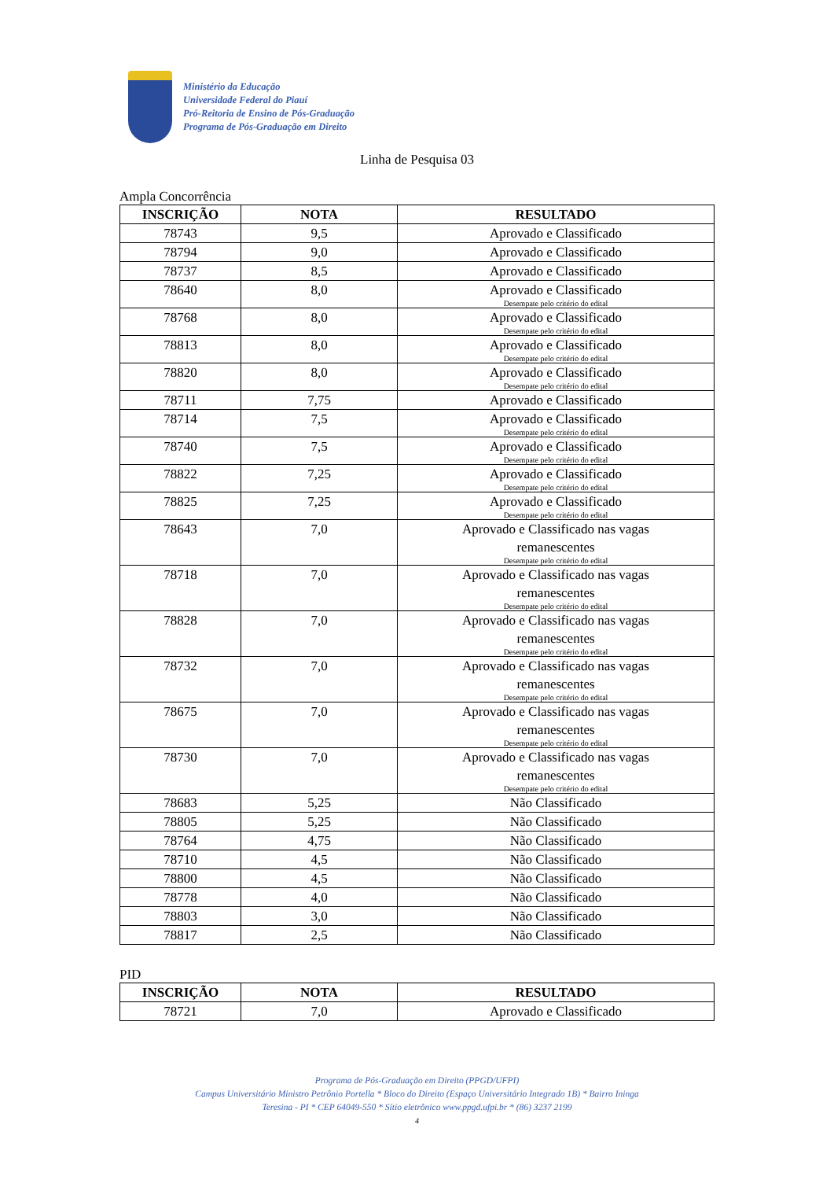Ministério da Educação
Universidade Federal do Piauí
Pró-Reitoria de Ensino de Pós-Graduação
Programa de Pós-Graduação em Direito
Linha de Pesquisa 03
Ampla Concorrência
| INSCRIÇÃO | NOTA | RESULTADO |
| --- | --- | --- |
| 78743 | 9,5 | Aprovado e Classificado |
| 78794 | 9,0 | Aprovado e Classificado |
| 78737 | 8,5 | Aprovado e Classificado |
| 78640 | 8,0 | Aprovado e Classificado Desempate pelo critério do edital |
| 78768 | 8,0 | Aprovado e Classificado Desempate pelo critério do edital |
| 78813 | 8,0 | Aprovado e Classificado Desempate pelo critério do edital |
| 78820 | 8,0 | Aprovado e Classificado Desempate pelo critério do edital |
| 78711 | 7,75 | Aprovado e Classificado |
| 78714 | 7,5 | Aprovado e Classificado Desempate pelo critério do edital |
| 78740 | 7,5 | Aprovado e Classificado Desempate pelo critério do edital |
| 78822 | 7,25 | Aprovado e Classificado Desempate pelo critério do edital |
| 78825 | 7,25 | Aprovado e Classificado Desempate pelo critério do edital |
| 78643 | 7,0 | Aprovado e Classificado nas vagas remanescentes Desempate pelo critério do edital |
| 78718 | 7,0 | Aprovado e Classificado nas vagas remanescentes Desempate pelo critério do edital |
| 78828 | 7,0 | Aprovado e Classificado nas vagas remanescentes Desempate pelo critério do edital |
| 78732 | 7,0 | Aprovado e Classificado nas vagas remanescentes Desempate pelo critério do edital |
| 78675 | 7,0 | Aprovado e Classificado nas vagas remanescentes Desempate pelo critério do edital |
| 78730 | 7,0 | Aprovado e Classificado nas vagas remanescentes Desempate pelo critério do edital |
| 78683 | 5,25 | Não Classificado |
| 78805 | 5,25 | Não Classificado |
| 78764 | 4,75 | Não Classificado |
| 78710 | 4,5 | Não Classificado |
| 78800 | 4,5 | Não Classificado |
| 78778 | 4,0 | Não Classificado |
| 78803 | 3,0 | Não Classificado |
| 78817 | 2,5 | Não Classificado |
PID
| INSCRIÇÃO | NOTA | RESULTADO |
| --- | --- | --- |
| 78721 | 7,0 | Aprovado e Classificado |
Programa de Pós-Graduação em Direito (PPGD/UFPI)
Campus Universitário Ministro Petrônio Portella * Bloco do Direito (Espaço Universitário Integrado 1B) * Bairro Ininga
Teresina - PI * CEP 64049-550 * Sítio eletrônico www.ppgd.ufpi.br * (86) 3237 2199
4